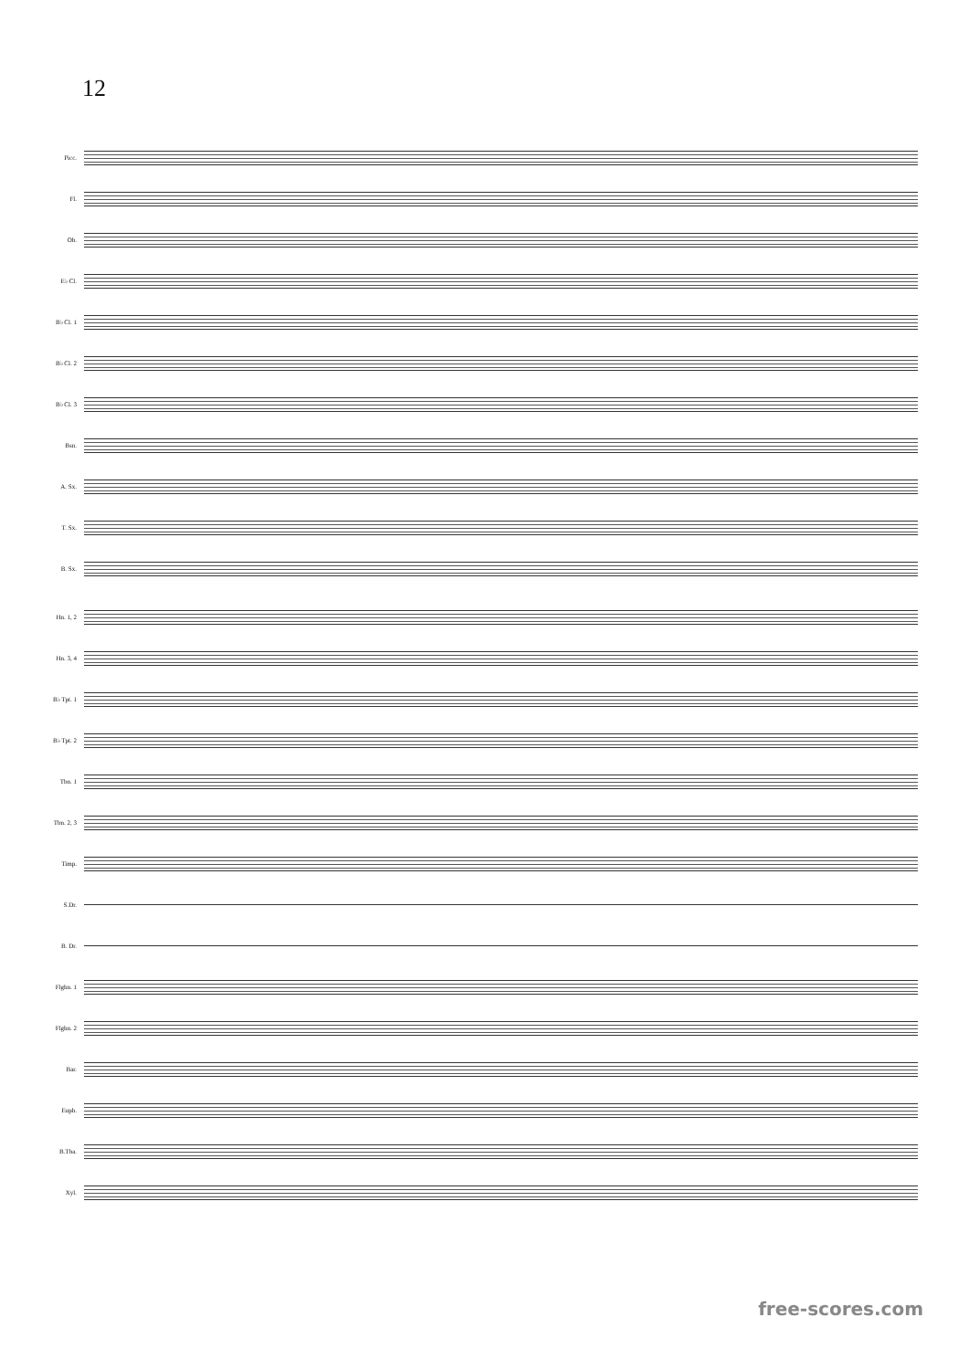12
Picc.
Fl.
Ob.
E♭ Cl.
B♭ Cl. 1
B♭ Cl. 2
B♭ Cl. 3
Bsn.
A. Sx.
T. Sx.
B. Sx.
Hn. 1, 2
Hn. 3, 4
B♭ Tpt. 1
B♭ Tpt. 2
Tbn. 1
Tbn. 2, 3
Timp.
S.Dr.
B. Dr.
Flghn. 1
Flghn. 2
Bar.
Euph.
B.Tba.
Xyl.
free-scores.com